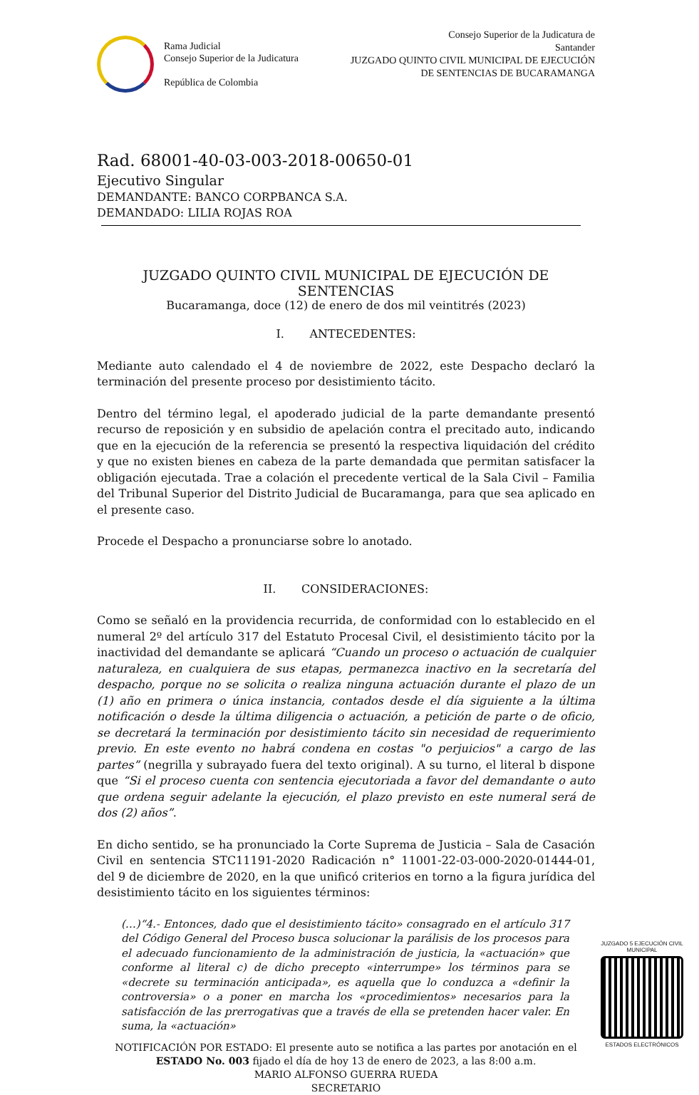Rama Judicial
Consejo Superior de la Judicatura
República de Colombia
Consejo Superior de la Judicatura de
Santander
JUZGADO QUINTO CIVIL MUNICIPAL DE EJECUCIÓN
DE SENTENCIAS DE BUCARAMANGA
Rad. 68001-40-03-003-2018-00650-01
Ejecutivo Singular
DEMANDANTE: BANCO CORPBANCA S.A.
DEMANDADO: LILIA ROJAS ROA
JUZGADO QUINTO CIVIL MUNICIPAL DE EJECUCIÓN DE SENTENCIAS
Bucaramanga, doce (12) de enero de dos mil veintitrés (2023)
I. ANTECEDENTES:
Mediante auto calendado el 4 de noviembre de 2022, este Despacho declaró la terminación del presente proceso por desistimiento tácito.
Dentro del término legal, el apoderado judicial de la parte demandante presentó recurso de reposición y en subsidio de apelación contra el precitado auto, indicando que en la ejecución de la referencia se presentó la respectiva liquidación del crédito y que no existen bienes en cabeza de la parte demandada que permitan satisfacer la obligación ejecutada. Trae a colación el precedente vertical de la Sala Civil – Familia del Tribunal Superior del Distrito Judicial de Bucaramanga, para que sea aplicado en el presente caso.
Procede el Despacho a pronunciarse sobre lo anotado.
II. CONSIDERACIONES:
Como se señaló en la providencia recurrida, de conformidad con lo establecido en el numeral 2º del artículo 317 del Estatuto Procesal Civil, el desistimiento tácito por la inactividad del demandante se aplicará “Cuando un proceso o actuación de cualquier naturaleza, en cualquiera de sus etapas, permanezca inactivo en la secretaría del despacho, porque no se solicita o realiza ninguna actuación durante el plazo de un (1) año en primera o única instancia, contados desde el día siguiente a la última notificación o desde la última diligencia o actuación, a petición de parte o de oficio, se decretará la terminación por desistimiento tácito sin necesidad de requerimiento previo. En este evento no habrá condena en costas "o perjuicios" a cargo de las partes” (negrilla y subrayado fuera del texto original). A su turno, el literal b dispone que “Si el proceso cuenta con sentencia ejecutoriada a favor del demandante o auto que ordena seguir adelante la ejecución, el plazo previsto en este numeral será de dos (2) años”.
En dicho sentido, se ha pronunciado la Corte Suprema de Justicia – Sala de Casación Civil en sentencia STC11191-2020 Radicación n° 11001-22-03-000-2020-01444-01, del 9 de diciembre de 2020, en la que unificó criterios en torno a la figura jurídica del desistimiento tácito en los siguientes términos:
(…)“4.- Entonces, dado que el desistimiento tácito» consagrado en el artículo 317 del Código General del Proceso busca solucionar la parálisis de los procesos para el adecuado funcionamiento de la administración de justicia, la «actuación» que conforme al literal c) de dicho precepto «interrumpe» los términos para se «decrete su terminación anticipada», es aquella que lo conduzca a «definir la controversia» o a poner en marcha los «procedimientos» necesarios para la satisfacción de las prerrogativas que a través de ella se pretenden hacer valer. En suma, la «actuación»
NOTIFICACIÓN POR ESTADO: El presente auto se notifica a las partes por anotación en el ESTADO No. 003 fijado el día de hoy 13 de enero de 2023, a las 8:00 a.m.
MARIO ALFONSO GUERRA RUEDA
SECRETARIO
JUZGADO 5 EJECUCIÓN CIVIL MUNICIPAL
ESTADOS ELECTRÓNICOS